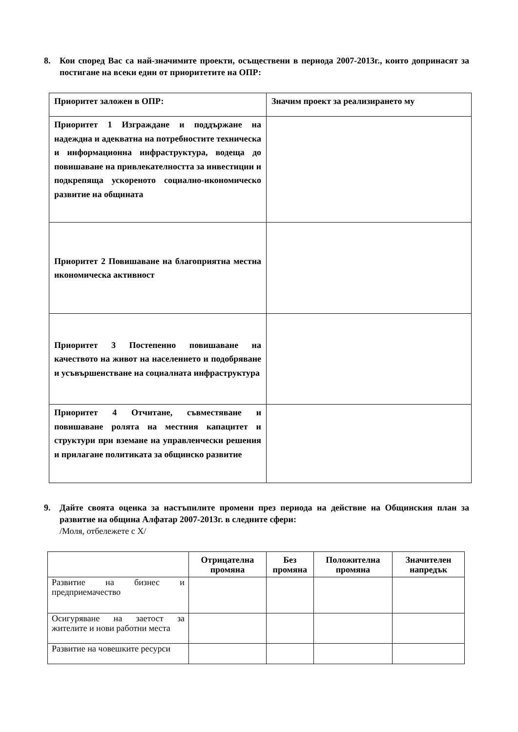8. Кои според Вас са най-значимите проекти, осъществени в периода 2007-2013г., които допринасят за постигане на всеки един от приоритетите на ОПР:
| Приоритет заложен в ОПР: | Значим проект за реализирането му |
| Приоритет 1 Изграждане и поддържане на надеждна и адекватна на потребностите техническа и информационна инфраструктура, водеща до повишаване на привлекателността за инвестиции и подкрепяща ускореното социално-икономическо развитие на общината | |
| Приоритет 2 Повишаване на благоприятна местна икономическа активност | |
| Приоритет 3 Постепенно повишаване на качеството на живот на населението и подобряване и усъвършенстване на социалната инфраструктура | |
| Приоритет 4 Отчитане, съвместяване и повишаване ролята на местния капацитет и структури при вземане на управленчески решения и прилагане политиката за общинско развитие | |
9. Дайте своята оценка за настъпилите промени през периода на действие на Общинския план за развитие на община Алфатар 2007-2013г. в следните сфери:
/Моля, отбележете с Х/
| | Отрицателна промяна | Без промяна | Положителна промяна | Значителен напредък |
| --- | --- | --- | --- | --- |
| Развитие на бизнес и предприемачество | | | | |
| Осигуряване на заетост за жителите и нови работни места | | | | |
| Развитие на човешките ресурси | | | | |